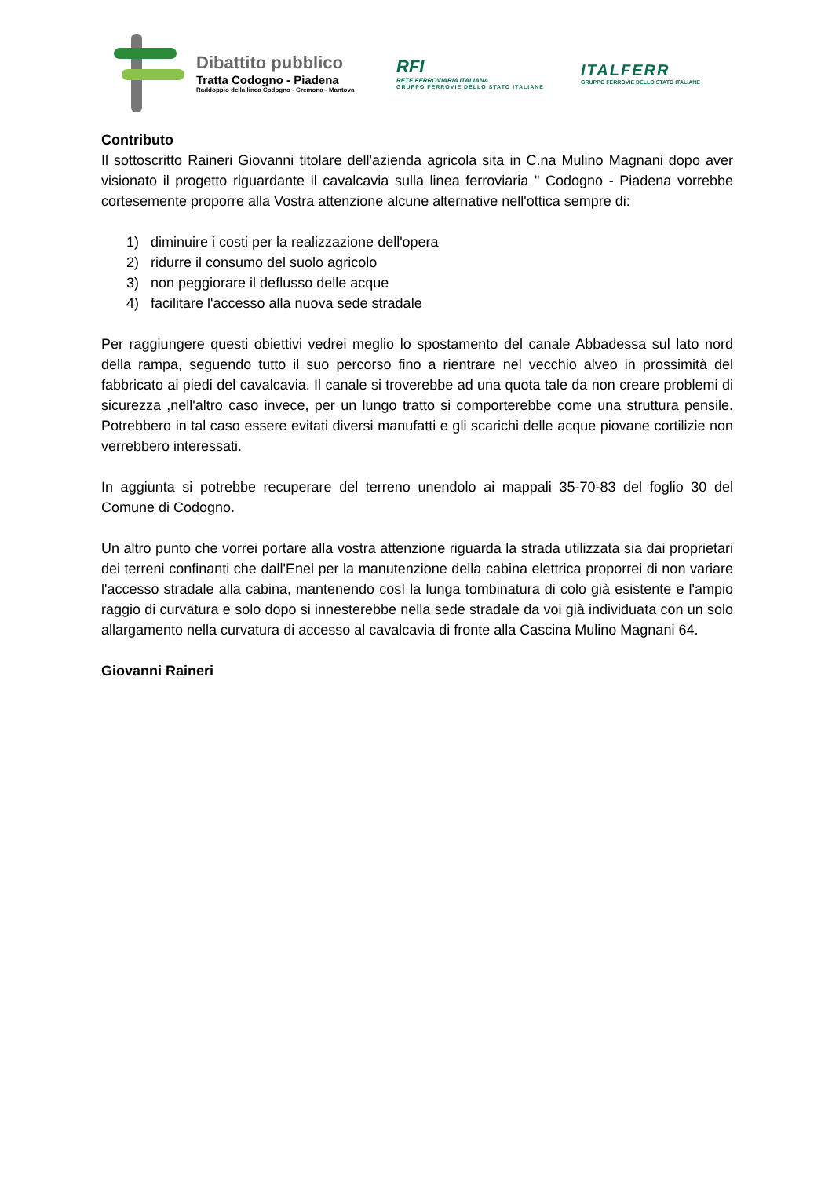Dibattito pubblico
Tratta Codogno - Piadena
Raddoppio della linea Codogno - Cremona - Mantova
RFI
RETE FERROVIARIA ITALIANA
GRUPPO FERROVIE DELLO STATO ITALIANE
ITALFERR
GRUPPO FERROVIE DELLO STATO ITALIANE
Contributo
Il sottoscritto Raineri Giovanni titolare dell'azienda agricola sita in C.na Mulino Magnani dopo aver visionato il progetto riguardante il cavalcavia sulla linea ferroviaria " Codogno - Piadena vorrebbe cortesemente proporre alla Vostra attenzione alcune alternative nell'ottica sempre di:
1) diminuire i costi per la realizzazione dell'opera
2) ridurre il consumo del suolo agricolo
3) non peggiorare il deflusso delle acque
4) facilitare l'accesso alla nuova sede stradale
Per raggiungere questi obiettivi vedrei meglio lo spostamento del canale Abbadessa sul lato nord della rampa, seguendo tutto il suo percorso fino a rientrare nel vecchio alveo in prossimità del fabbricato ai piedi del cavalcavia. Il canale si troverebbe ad una quota tale da non creare problemi di sicurezza ,nell'altro caso invece, per un lungo tratto si comporterebbe come una struttura pensile. Potrebbero in tal caso essere evitati diversi manufatti e gli scarichi delle acque piovane cortilizie non verrebbero interessati.
In aggiunta si potrebbe recuperare del terreno unendolo ai mappali 35-70-83 del foglio 30 del Comune di Codogno.
Un altro punto che vorrei portare alla vostra attenzione riguarda la strada utilizzata sia dai proprietari dei terreni confinanti che dall'Enel per la manutenzione della cabina elettrica proporrei di non variare l'accesso stradale alla cabina, mantenendo così la lunga tombinatura di colo già esistente e l'ampio raggio di curvatura e solo dopo si innesterebbe nella sede stradale da voi già individuata con un solo allargamento nella curvatura di accesso al cavalcavia di fronte alla Cascina Mulino Magnani 64.
Giovanni Raineri